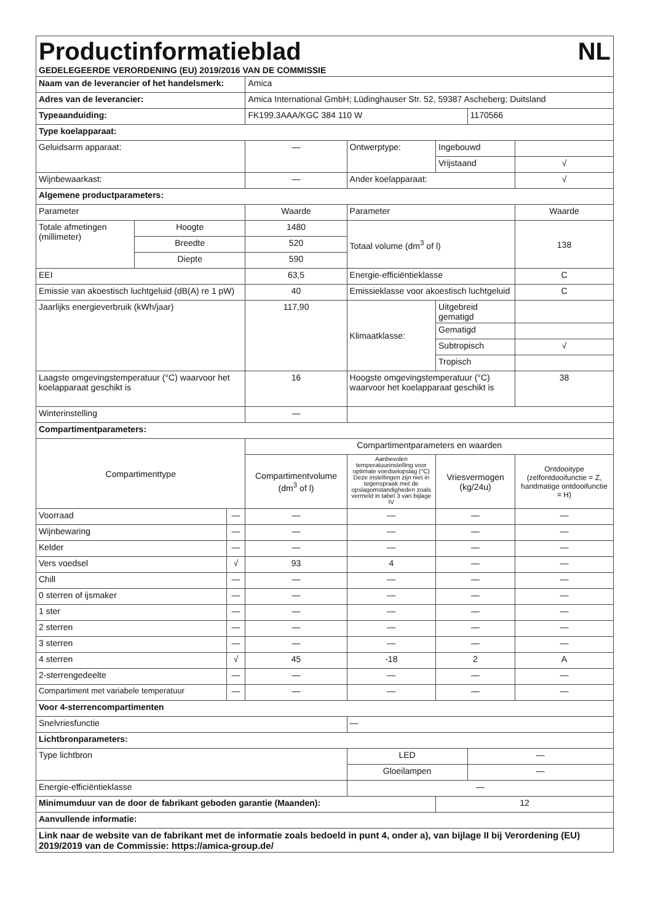Productinformatieblad NL
GEDELEGEERDE VERORDENING (EU) 2019/2016 VAN DE COMMISSIE
| Naam van de leverancier of het handelsmerk: | | | Amica | | | | |
| Adres van de leverancier: | | | Amica International GmbH; Lüdinghauser Str. 52, 59387 Ascheberg; Duitsland | | | | |
| Typeaanduiding: | | | FK199.3AAA/KGC 384 110 W | | | 1170566 | |
| Type koelapparaat: | | | | | | | |
| Geluidsarm apparaat: | | | — | Ontwerptype: | Ingebouwd | | |
| | | | | | Vrijstaand | | √ |
| Wijnbewaarkast: | | | — | Ander koelapparaat: | | | √ |
| Algemene productparameters: | | | | | | | |
| Parameter | | | Waarde | Parameter | | | Waarde |
| Totale afmetingen (millimeter) | Hoogte | | 1480 | Totaal volume (dm<sup>3</sup> of l) | | | 138 |
| | Breedte | | 520 | | | | |
| | Diepte | | 590 | | | | |
| EEI | | | 63,5 | Energie-efficiëntieklasse | | | C |
| Emissie van akoestisch luchtgeluid (dB(A) re 1 pW) | | | 40 | Emissieklasse voor akoestisch luchtgeluid | | | C |
| Jaarlijks energieverbruik (kWh/jaar) | | | 117,90 | Klimaatklasse: | Uitgebreid gematigd | | |
| | | | | | Gematigd | | |
| | | | | | Subtropisch | | √ |
| | | | | | Tropisch | | |
| Laagste omgevingstemperatuur (°C) waarvoor het koelapparaat geschikt is | | | 16 | Hoogste omgevingstemperatuur (°C) waarvoor het koelapparaat geschikt is | | | 38 |
| Winterinstelling | | | — | | | | |
| Compartimentparameters: | | | | | | | |
| Compartimenttype | | | Compartimentparameters en waarden | | | | |
| | | | Compartimentvolume (dm<sup>3</sup> of l) | Aanbevolen temperatuurinstelling voor optimale voedselopslag (°C) Deze instellingen zijn niet in tegenspraak met de opslagomstandigheden zoals vermeld in tabel 3 van bijlage IV | Vriesvermogen (kg/24u) | | Ontdooitype (zelfontdooifunctie = Z, handmatige ontdooifunctie = H) |
| Voorraad | | — | — | — | — | | — |
| Wijnbewaring | | — | — | — | — | | — |
| Kelder | | — | — | — | — | | — |
| Vers voedsel | | √ | 93 | 4 | — | | — |
| Chill | | — | — | — | — | | — |
| 0 sterren of ijsmaker | | — | — | — | — | | — |
| 1 ster | | — | — | — | — | | — |
| 2 sterren | | — | — | — | — | | — |
| 3 sterren | | — | — | — | — | | — |
| 4 sterren | | √ | 45 | -18 | 2 | | A |
| 2-sterrengedeelte | | — | — | — | — | | — |
| Compartiment met variabele temperatuur | | — | — | — | — | | — |
| Voor 4-sterrencompartimenten | | | | | | | |
| Snelvriesfunctie | | | | — | | | |
| Lichtbronparameters: | | | | | | | |
| Type lichtbron | | | | LED | | — | |
| | | | | Gloeilampen | | — | |
| Energie-efficiëntieklasse | | | | — | | | |
| Minimumduur van de door de fabrikant geboden garantie (Maanden): | | | | | 12 | | |
| Aanvullende informatie: | | | | | | | |
| Link naar de website van de fabrikant met de informatie zoals bedoeld in punt 4, onder a), van bijlage II bij Verordening (EU) 2019/2019 van de Commissie: https://amica-group.de/ | | | | | | | |